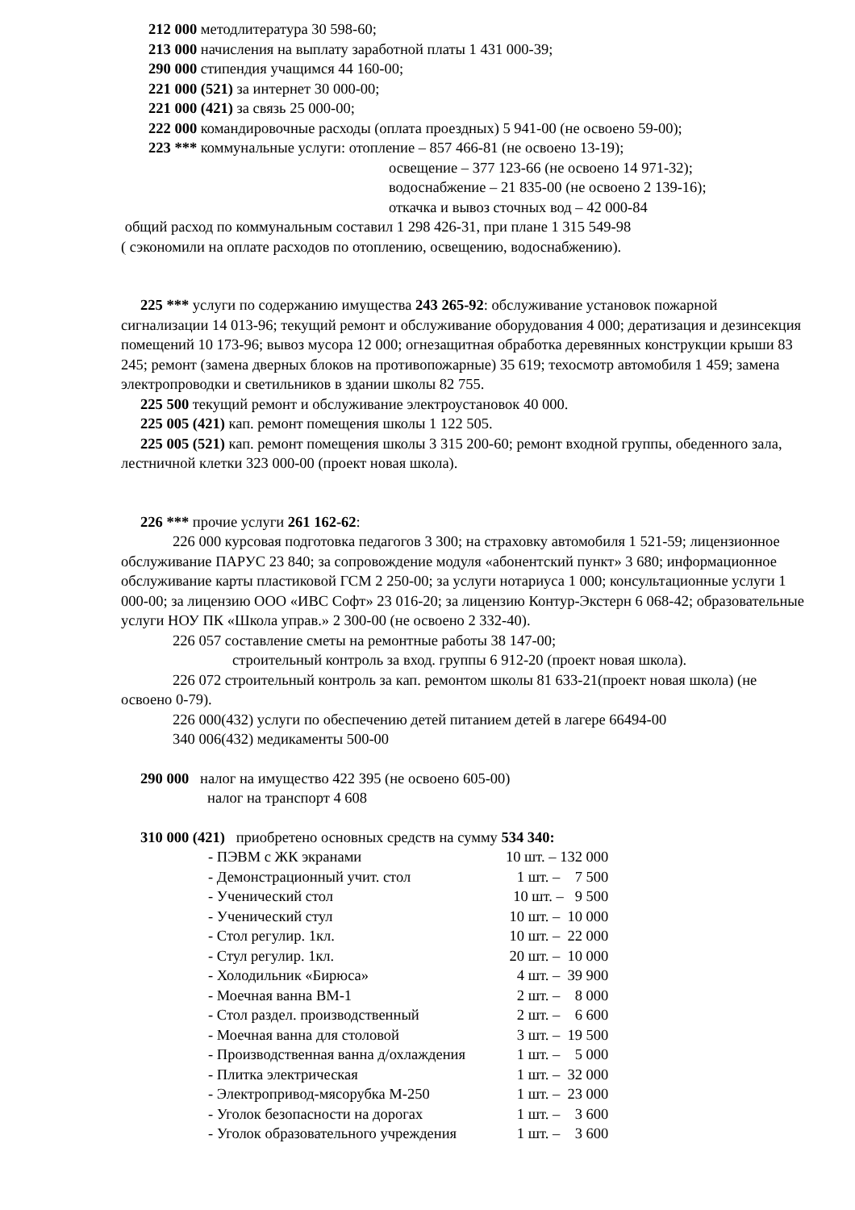212 000 методлитература 30 598-60;
213 000 начисления на выплату заработной платы 1 431 000-39;
290 000 стипендия учащимся 44 160-00;
221 000 (521) за интернет 30 000-00;
221 000 (421) за связь 25 000-00;
222 000 командировочные расходы (оплата проездных) 5 941-00 (не освоено 59-00);
223 *** коммунальные услуги: отопление – 857 466-81 (не освоено 13-19);
освещение – 377 123-66 (не освоено 14 971-32);
водоснабжение – 21 835-00 (не освоено 2 139-16);
откачка и вывоз сточных вод – 42 000-84
общий расход по коммунальным составил 1 298 426-31, при плане 1 315 549-98
( сэкономили на оплате расходов по отоплению, освещению, водоснабжению).
225 *** услуги по содержанию имущества 243 265-92: обслуживание установок пожарной сигнализации 14 013-96; текущий ремонт и обслуживание оборудования 4 000; дератизация и дезинсекция помещений 10 173-96; вывоз мусора 12 000; огнезащитная обработка деревянных конструкции крыши 83 245; ремонт (замена дверных блоков на противопожарные) 35 619; техосмотр автомобиля 1 459; замена электропроводки и светильников в здании школы 82 755.
225 500 текущий ремонт и обслуживание электроустановок 40 000.
225 005 (421) кап. ремонт помещения школы 1 122 505.
225 005 (521) кап. ремонт помещения школы 3 315 200-60; ремонт входной группы, обеденного зала, лестничной клетки 323 000-00 (проект новая школа).
226 *** прочие услуги 261 162-62:
226 000 курсовая подготовка педагогов 3 300; на страховку автомобиля 1 521-59; лицензионное обслуживание ПАРУС 23 840; за сопровождение модуля «абонентский пункт» 3 680; информационное обслуживание карты пластиковой ГСМ 2 250-00; за услуги нотариуса 1 000; консультационные услуги 1 000-00; за лицензию ООО «ИВС Софт» 23 016-20; за лицензию Контур-Экстерн 6 068-42; образовательные услуги НОУ ПК «Школа управ.» 2 300-00 (не освоено 2 332-40).
226 057 составление сметы на ремонтные работы 38 147-00;
строительный контроль за вход. группы 6 912-20 (проект новая школа).
226 072 строительный контроль за кап. ремонтом школы 81 633-21(проект новая школа) (не освоено 0-79).
226 000(432) услуги по обеспечению детей питанием детей в лагере 66494-00
340 006(432) медикаменты 500-00
290 000 налог на имущество 422 395 (не освоено 605-00)
налог на транспорт 4 608
310 000 (421) приобретено основных средств на сумму 534 340:
| - ПЭВМ с ЖК экранами | 10 шт. – 132 000 |
| - Демонстрационный учит. стол | 1 шт. – 7 500 |
| - Ученический стол | 10 шт. – 9 500 |
| - Ученический стул | 10 шт. – 10 000 |
| - Стол регулир. 1кл. | 10 шт. – 22 000 |
| - Стул регулир. 1кл. | 20 шт. – 10 000 |
| - Холодильник «Бирюса» | 4 шт. – 39 900 |
| - Моечная ванна ВМ-1 | 2 шт. – 8 000 |
| - Стол раздел. производственный | 2 шт. – 6 600 |
| - Моечная ванна для столовой | 3 шт. – 19 500 |
| - Производственная ванна д/охлаждения | 1 шт. – 5 000 |
| - Плитка электрическая | 1 шт. – 32 000 |
| - Электропривод-мясорубка М-250 | 1 шт. – 23 000 |
| - Уголок безопасности на дорогах | 1 шт. – 3 600 |
| - Уголок образовательного учреждения | 1 шт. – 3 600 |